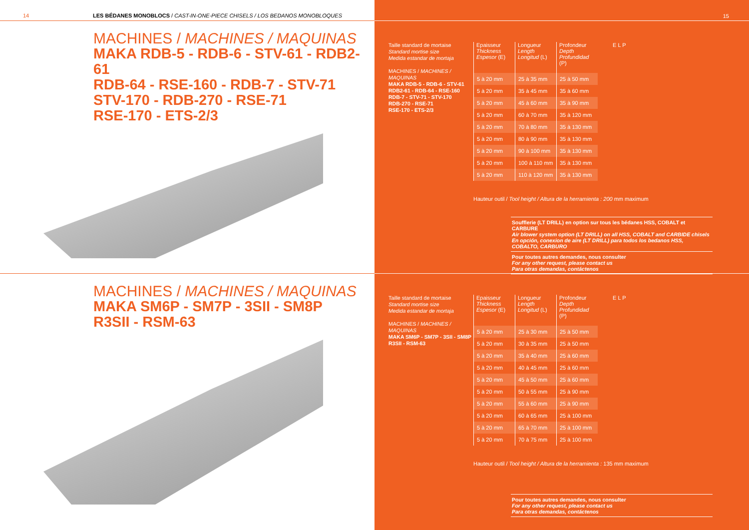14 LES BÉDANES MONOBLOCS / CAST-IN-ONE-PIECE CHISELS / LOS BEDANOS MONOBLOQUES
MACHINES / MACHINES / MAQUINAS
MAKA RDB-5 - RDB-6 - STV-61 - RDB2-61
RDB-64 - RSE-160 - RDB-7 - STV-71
STV-170 - RDB-270 - RSE-71
RSE-170 - ETS-2/3
MACHINES / MACHINES / MAQUINAS
MAKA SM6P - SM7P - 3SII - SM8P
R3SII - RSM-63
15
Taille standard de mortaise
Standard mortise size
Medida estandar de mortaja
MACHINES / MACHINES / MAQUINAS
MAKA RDB-5 - RDB-6 - STV-61
RDB2-61 - RDB-64 - RSE-160
RDB-7 - STV-71 - STV-170
RDB-270 - RSE-71
RSE-170 - ETS-2/3
| Epaisseur Thickness Espesor (E) | Longueur Length Longitud (L) | Profondeur Depth Profundidad (P) |
| --- | --- | --- |
| 5 à 20 mm | 25 à 35 mm | 25 à 50 mm |
| 5 à 20 mm | 35 à 45 mm | 35 à 60 mm |
| 5 à 20 mm | 45 à 60 mm | 35 à 90 mm |
| 5 à 20 mm | 60 à 70 mm | 35 à 120 mm |
| 5 à 20 mm | 70 à 80 mm | 35 à 130 mm |
| 5 à 20 mm | 80 à 90 mm | 35 à 130 mm |
| 5 à 20 mm | 90 à 100 mm | 35 à 130 mm |
| 5 à 20 mm | 100 à 110 mm | 35 à 130 mm |
| 5 à 20 mm | 110 à 120 mm | 35 à 130 mm |
E L P
Hauteur outil / Tool height / Altura de la herramienta : 200 mm maximum
Soufflerie (LT DRILL) en option sur tous les bédanes HSS, COBALT et CARBURE
Air blower system option (LT DRILL) on all HSS, COBALT and CARBIDE chisels
En opción, conexion de aire (LT DRILL) para todos los bedanos HSS, COBALTO, CARBURO
Pour toutes autres demandes, nous consulter
For any other request, please contact us
Para otras demandas, contáctenos
Taille standard de mortaise
Standard mortise size
Medida estandar de mortaja
MACHINES / MACHINES / MAQUINAS
MAKA SM6P - SM7P - 3SII - SM8P
R3SII - RSM-63
| Epaisseur Thickness Espesor (E) | Longueur Length Longitud (L) | Profondeur Depth Profundidad (P) |
| --- | --- | --- |
| 5 à 20 mm | 25 à 30 mm | 25 à 50 mm |
| 5 à 20 mm | 30 à 35 mm | 25 à 50 mm |
| 5 à 20 mm | 35 à 40 mm | 25 à 60 mm |
| 5 à 20 mm | 40 à 45 mm | 25 à 60 mm |
| 5 à 20 mm | 45 à 50 mm | 25 à 60 mm |
| 5 à 20 mm | 50 à 55 mm | 25 à 90 mm |
| 5 à 20 mm | 55 à 60 mm | 25 à 90 mm |
| 5 à 20 mm | 60 à 65 mm | 25 à 100 mm |
| 5 à 20 mm | 65 à 70 mm | 25 à 100 mm |
| 5 à 20 mm | 70 à 75 mm | 25 à 100 mm |
E L P
Hauteur outil / Tool height / Altura de la herramienta : 135 mm maximum
Pour toutes autres demandes, nous consulter
For any other request, please contact us
Para otras demandas, contáctenos